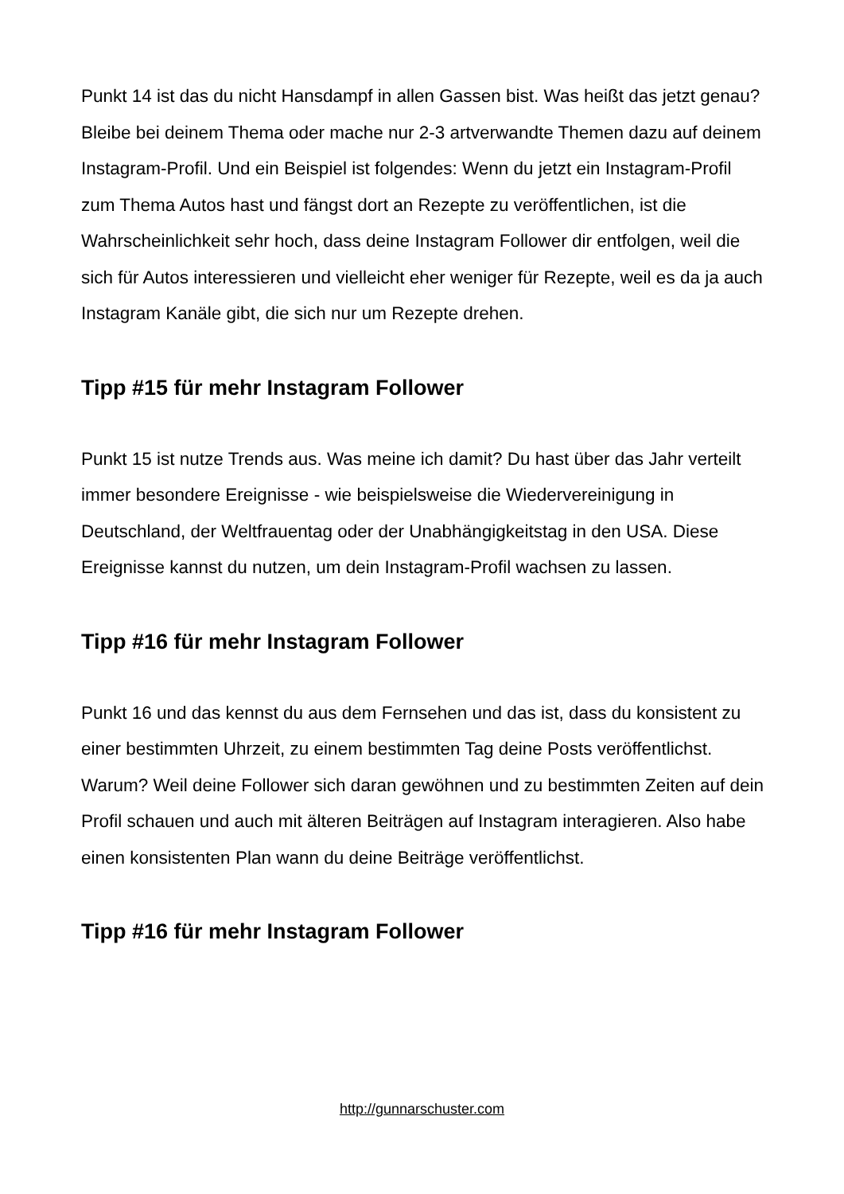Punkt 14 ist das du nicht Hansdampf in allen Gassen bist. Was heißt das jetzt genau? Bleibe bei deinem Thema oder mache nur 2-3 artverwandte Themen dazu auf deinem Instagram-Profil. Und ein Beispiel ist folgendes: Wenn du jetzt ein Instagram-Profil zum Thema Autos hast und fängst dort an Rezepte zu veröffentlichen, ist die Wahrscheinlichkeit sehr hoch, dass deine Instagram Follower dir entfolgen, weil die sich für Autos interessieren und vielleicht eher weniger für Rezepte, weil es da ja auch Instagram Kanäle gibt, die sich nur um Rezepte drehen.
Tipp #15 für mehr Instagram Follower
Punkt 15 ist nutze Trends aus. Was meine ich damit? Du hast über das Jahr verteilt immer besondere Ereignisse - wie beispielsweise die Wiedervereinigung in Deutschland, der Weltfrauentag oder der Unabhängigkeitstag in den USA. Diese Ereignisse kannst du nutzen, um dein Instagram-Profil wachsen zu lassen.
Tipp #16 für mehr Instagram Follower
Punkt 16 und das kennst du aus dem Fernsehen und das ist, dass du konsistent zu einer bestimmten Uhrzeit, zu einem bestimmten Tag deine Posts veröffentlichst. Warum? Weil deine Follower sich daran gewöhnen und zu bestimmten Zeiten auf dein Profil schauen und auch mit älteren Beiträgen auf Instagram interagieren. Also habe einen konsistenten Plan wann du deine Beiträge veröffentlichst.
Tipp #16 für mehr Instagram Follower
http://gunnarschuster.com